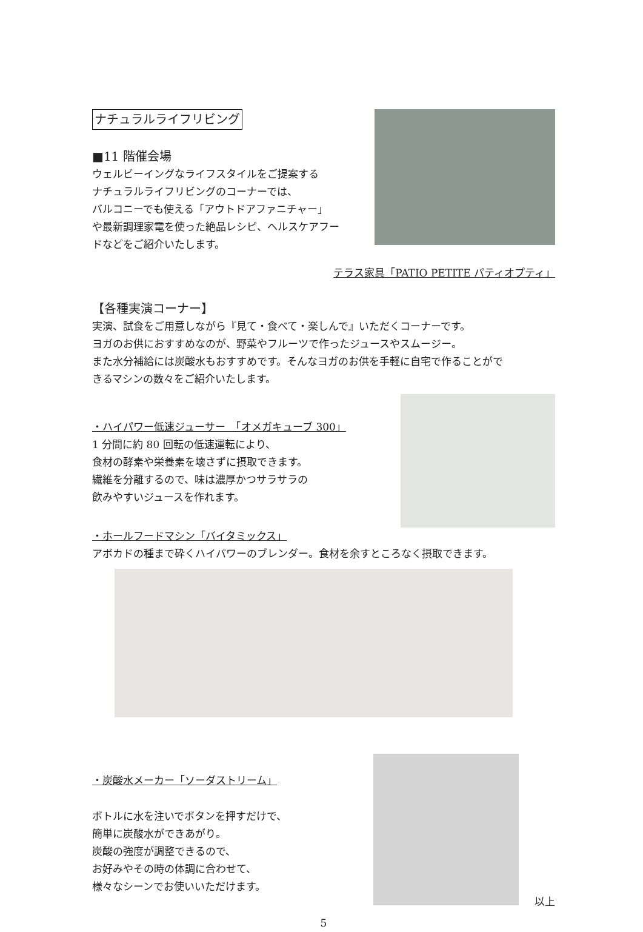ナチュラルライフリビング
■11 階催会場
ウェルビーイングなライフスタイルをご提案する
ナチュラルライフリビングのコーナーでは、
バルコニーでも使える「アウトドアファニチャー」
や最新調理家電を使った絶品レシピ、ヘルスケアフー
ドなどをご紹介いたします。
テラス家具「PATIO PETITE パティオプティ」
【各種実演コーナー】
実演、試食をご用意しながら『見て・食べて・楽しんで』いただくコーナーです。
ヨガのお供におすすめなのが、野菜やフルーツで作ったジュースやスムージー。
また水分補給には炭酸水もおすすめです。そんなヨガのお供を手軽に自宅で作ることがで
きるマシンの数々をご紹介いたします。
・ハイパワー低速ジューサー　「オメガキューブ 300」
1 分間に約 80 回転の低速運転により、
食材の酵素や栄養素を壊さずに摂取できます。
繊維を分離するので、味は濃厚かつサラサラの
飲みやすいジュースを作れます。
・ホールフードマシン「バイタミックス」
アボカドの種まで砕くハイパワーのブレンダー。食材を余すところなく摂取できます。
・炭酸水メーカー「ソーダストリーム」
ボトルに水を注いでボタンを押すだけで、
簡単に炭酸水ができあがり。
炭酸の強度が調整できるので、
お好みやその時の体調に合わせて、
様々なシーンでお使いいただけます。
以上
5